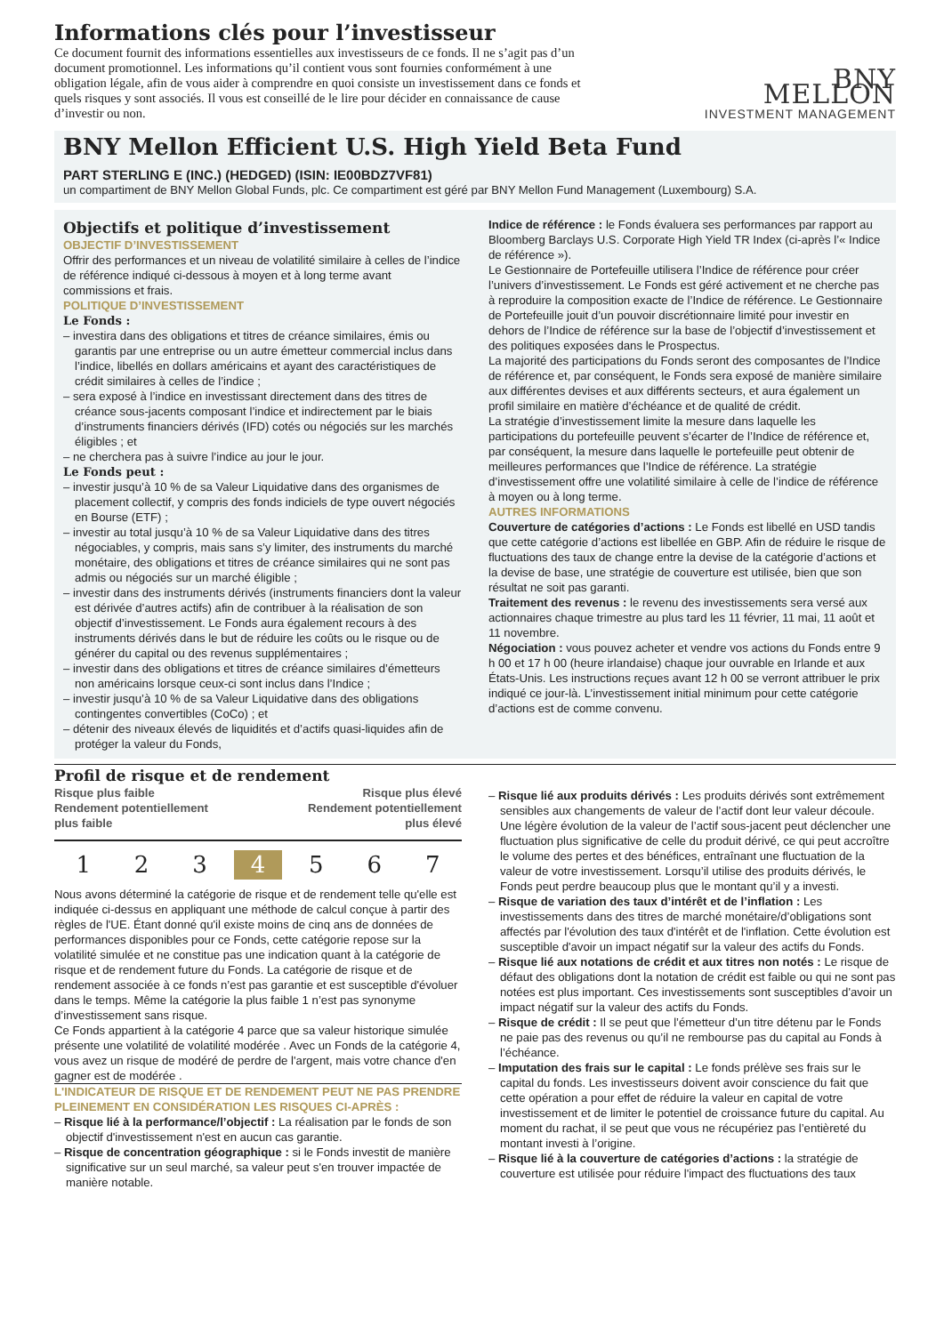Informations clés pour l’investisseur
Ce document fournit des informations essentielles aux investisseurs de ce fonds. Il ne s’agit pas d’un document promotionnel. Les informations qu’il contient vous sont fournies conformément à une obligation légale, afin de vous aider à comprendre en quoi consiste un investissement dans ce fonds et quels risques y sont associés. Il vous est conseillé de le lire pour décider en connaissance de cause d’investir ou non.
BNY MELLON
INVESTMENT MANAGEMENT
BNY Mellon Efficient U.S. High Yield Beta Fund
PART STERLING E (INC.) (HEDGED) (ISIN: IE00BDZ7VF81)
un compartiment de BNY Mellon Global Funds, plc. Ce compartiment est géré par BNY Mellon Fund Management (Luxembourg) S.A.
Objectifs et politique d’investissement
OBJECTIF D’INVESTISSEMENT
Offrir des performances et un niveau de volatilité similaire à celles de l’indice de référence indiqué ci-dessous à moyen et à long terme avant commissions et frais.
POLITIQUE D’INVESTISSEMENT
Le Fonds :
– investira dans des obligations et titres de créance similaires, émis ou garantis par une entreprise ou un autre émetteur commercial inclus dans l’indice, libellés en dollars américains et ayant des caractéristiques de crédit similaires à celles de l’indice ;
– sera exposé à l’indice en investissant directement dans des titres de créance sous-jacents composant l’indice et indirectement par le biais d’instruments financiers dérivés (IFD) cotés ou négociés sur les marchés éligibles ; et
– ne cherchera pas à suivre l’indice au jour le jour.
Le Fonds peut :
– investir jusqu’à 10 % de sa Valeur Liquidative dans des organismes de placement collectif, y compris des fonds indiciels de type ouvert négociés en Bourse (ETF) ;
– investir au total jusqu’à 10 % de sa Valeur Liquidative dans des titres négociables, y compris, mais sans s’y limiter, des instruments du marché monétaire, des obligations et titres de créance similaires qui ne sont pas admis ou négociés sur un marché éligible ;
– investir dans des instruments dérivés (instruments financiers dont la valeur est dérivée d’autres actifs) afin de contribuer à la réalisation de son objectif d’investissement. Le Fonds aura également recours à des instruments dérivés dans le but de réduire les coûts ou le risque ou de générer du capital ou des revenus supplémentaires ;
– investir dans des obligations et titres de créance similaires d’émetteurs non américains lorsque ceux-ci sont inclus dans l’Indice ;
– investir jusqu’à 10 % de sa Valeur Liquidative dans des obligations contingentes convertibles (CoCo) ; et
– détenir des niveaux élevés de liquidités et d’actifs quasi-liquides afin de protéger la valeur du Fonds,
Indice de référence : le Fonds évaluera ses performances par rapport au Bloomberg Barclays U.S. Corporate High Yield TR Index (ci-après l’« Indice de référence »).
Le Gestionnaire de Portefeuille utilisera l’Indice de référence pour créer l’univers d’investissement. Le Fonds est géré activement et ne cherche pas à reproduire la composition exacte de l’Indice de référence. Le Gestionnaire de Portefeuille jouit d’un pouvoir discrétionnaire limité pour investir en dehors de l’Indice de référence sur la base de l’objectif d’investissement et des politiques exposées dans le Prospectus.
La majorité des participations du Fonds seront des composantes de l’Indice de référence et, par conséquent, le Fonds sera exposé de manière similaire aux différentes devises et aux différents secteurs, et aura également un profil similaire en matière d’échéance et de qualité de crédit.
La stratégie d’investissement limite la mesure dans laquelle les participations du portefeuille peuvent s’écarter de l’Indice de référence et, par conséquent, la mesure dans laquelle le portefeuille peut obtenir de meilleures performances que l’Indice de référence. La stratégie d’investissement offre une volatilité similaire à celle de l’indice de référence à moyen ou à long terme.
AUTRES INFORMATIONS
Couverture de catégories d’actions : Le Fonds est libellé en USD tandis que cette catégorie d’actions est libellée en GBP. Afin de réduire le risque de fluctuations des taux de change entre la devise de la catégorie d’actions et la devise de base, une stratégie de couverture est utilisée, bien que son résultat ne soit pas garanti.
Traitement des revenus : le revenu des investissements sera versé aux actionnaires chaque trimestre au plus tard les 11 février, 11 mai, 11 août et 11 novembre.
Négociation : vous pouvez acheter et vendre vos actions du Fonds entre 9 h 00 et 17 h 00 (heure irlandaise) chaque jour ouvrable en Irlande et aux États-Unis. Les instructions reçues avant 12 h 00 se verront attribuer le prix indiqué ce jour-là. L’investissement initial minimum pour cette catégorie d’actions est de comme convenu.
Profil de risque et de rendement
Risque plus faible
Rendement potentiellement
plus faible
Risque plus élevé
Rendement potentiellement
plus élevé
1 2 3 4 5 6 7
Nous avons déterminé la catégorie de risque et de rendement telle qu'elle est indiquée ci-dessus en appliquant une méthode de calcul conçue à partir des règles de l'UE. Étant donné qu'il existe moins de cinq ans de données de performances disponibles pour ce Fonds, cette catégorie repose sur la volatilité simulée et ne constitue pas une indication quant à la catégorie de risque et de rendement future du Fonds. La catégorie de risque et de rendement associée à ce fonds n’est pas garantie et est susceptible d'évoluer dans le temps. Même la catégorie la plus faible 1 n’est pas synonyme d’investissement sans risque.
Ce Fonds appartient à la catégorie 4 parce que sa valeur historique simulée présente une volatilité de volatilité modérée . Avec un Fonds de la catégorie 4, vous avez un risque de modéré de perdre de l'argent, mais votre chance d'en gagner est de modérée .
L'INDICATEUR DE RISQUE ET DE RENDEMENT PEUT NE PAS PRENDRE PLEINEMENT EN CONSIDÉRATION LES RISQUES CI-APRÈS :
– Risque lié à la performance/l’objectif : La réalisation par le fonds de son objectif d'investissement n'est en aucun cas garantie.
– Risque de concentration géographique : si le Fonds investit de manière significative sur un seul marché, sa valeur peut s'en trouver impactée de manière notable.
– Risque lié aux produits dérivés : Les produits dérivés sont extrêmement sensibles aux changements de valeur de l’actif dont leur valeur découle. Une légère évolution de la valeur de l’actif sous-jacent peut déclencher une fluctuation plus significative de celle du produit dérivé, ce qui peut accroître le volume des pertes et des bénéfices, entraînant une fluctuation de la valeur de votre investissement. Lorsqu’il utilise des produits dérivés, le Fonds peut perdre beaucoup plus que le montant qu’il y a investi.
– Risque de variation des taux d’intérêt et de l’inflation : Les investissements dans des titres de marché monétaire/d’obligations sont affectés par l'évolution des taux d'intérêt et de l'inflation. Cette évolution est susceptible d'avoir un impact négatif sur la valeur des actifs du Fonds.
– Risque lié aux notations de crédit et aux titres non notés : Le risque de défaut des obligations dont la notation de crédit est faible ou qui ne sont pas notées est plus important. Ces investissements sont susceptibles d'avoir un impact négatif sur la valeur des actifs du Fonds.
– Risque de crédit : Il se peut que l’émetteur d’un titre détenu par le Fonds ne paie pas des revenus ou qu’il ne rembourse pas du capital au Fonds à l’échéance.
– Imputation des frais sur le capital : Le fonds prélève ses frais sur le capital du fonds. Les investisseurs doivent avoir conscience du fait que cette opération a pour effet de réduire la valeur en capital de votre investissement et de limiter le potentiel de croissance future du capital. Au moment du rachat, il se peut que vous ne récupériez pas l’entièreté du montant investi à l’origine.
– Risque lié à la couverture de catégories d’actions : la stratégie de couverture est utilisée pour réduire l'impact des fluctuations des taux